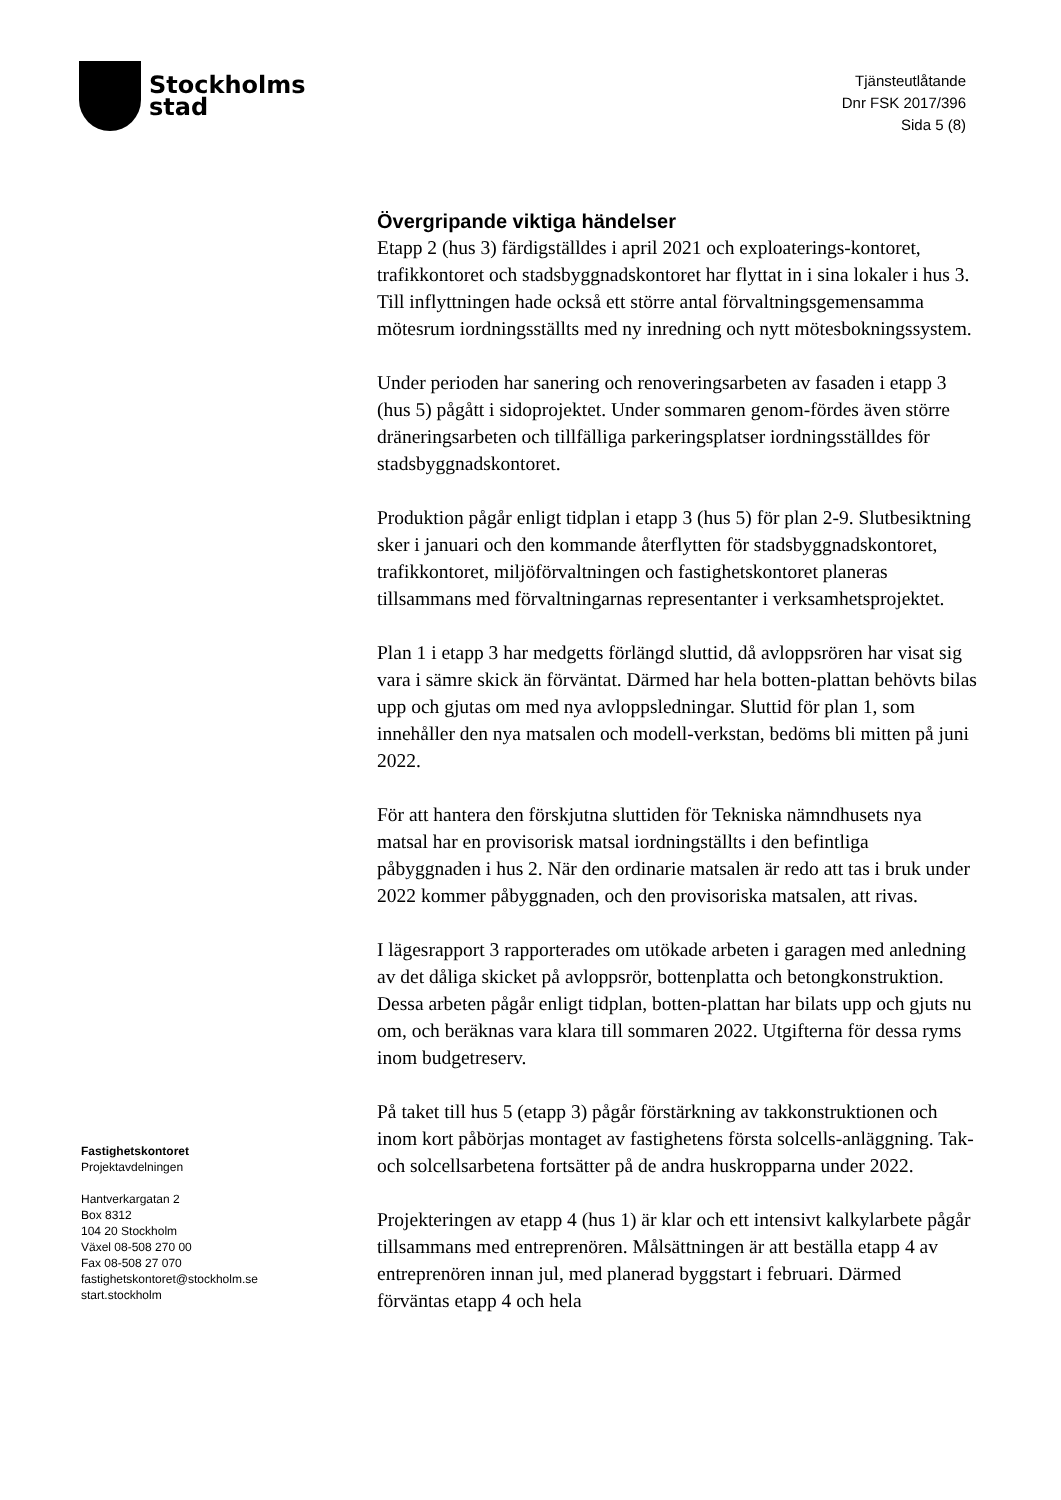Stockholms
stad
Tjänsteutlåtande
Dnr FSK 2017/396
Sida 5 (8)
Övergripande viktiga händelser
Etapp 2 (hus 3) färdigställdes i april 2021 och exploaterings-kontoret, trafikkontoret och stadsbyggnadskontoret har flyttat in i sina lokaler i hus 3. Till inflyttningen hade också ett större antal förvaltningsgemensamma mötesrum iordningsställts med ny inredning och nytt mötesbokningssystem.
Under perioden har sanering och renoveringsarbeten av fasaden i etapp 3 (hus 5) pågått i sidoprojektet. Under sommaren genom-fördes även större dräneringsarbeten och tillfälliga parkeringsplatser iordningsställdes för stadsbyggnadskontoret.
Produktion pågår enligt tidplan i etapp 3 (hus 5) för plan 2-9. Slutbesiktning sker i januari och den kommande återflytten för stadsbyggnadskontoret, trafikkontoret, miljöförvaltningen och fastighetskontoret planeras tillsammans med förvaltningarnas representanter i verksamhetsprojektet.
Plan 1 i etapp 3 har medgetts förlängd sluttid, då avloppsrören har visat sig vara i sämre skick än förväntat. Därmed har hela botten-plattan behövts bilas upp och gjutas om med nya avloppsledningar. Sluttid för plan 1, som innehåller den nya matsalen och modell-verkstan, bedöms bli mitten på juni 2022.
För att hantera den förskjutna sluttiden för Tekniska nämndhusets nya matsal har en provisorisk matsal iordningställts i den befintliga påbyggnaden i hus 2. När den ordinarie matsalen är redo att tas i bruk under 2022 kommer påbyggnaden, och den provisoriska matsalen, att rivas.
I lägesrapport 3 rapporterades om utökade arbeten i garagen med anledning av det dåliga skicket på avloppsrör, bottenplatta och betongkonstruktion. Dessa arbeten pågår enligt tidplan, botten-plattan har bilats upp och gjuts nu om, och beräknas vara klara till sommaren 2022. Utgifterna för dessa ryms inom budgetreserv.
På taket till hus 5 (etapp 3) pågår förstärkning av takkonstruktionen och inom kort påbörjas montaget av fastighetens första solcells-anläggning. Tak- och solcellsarbetena fortsätter på de andra huskropparna under 2022.
Projekteringen av etapp 4 (hus 1) är klar och ett intensivt kalkylarbete pågår tillsammans med entreprenören. Målsättningen är att beställa etapp 4 av entreprenören innan jul, med planerad byggstart i februari. Därmed förväntas etapp 4 och hela
Fastighetskontoret
Projektavdelningen
Hantverkargatan 2
Box 8312
104 20 Stockholm
Växel 08-508 270 00
Fax 08-508 27 070
fastighetskontoret@stockholm.se
start.stockholm